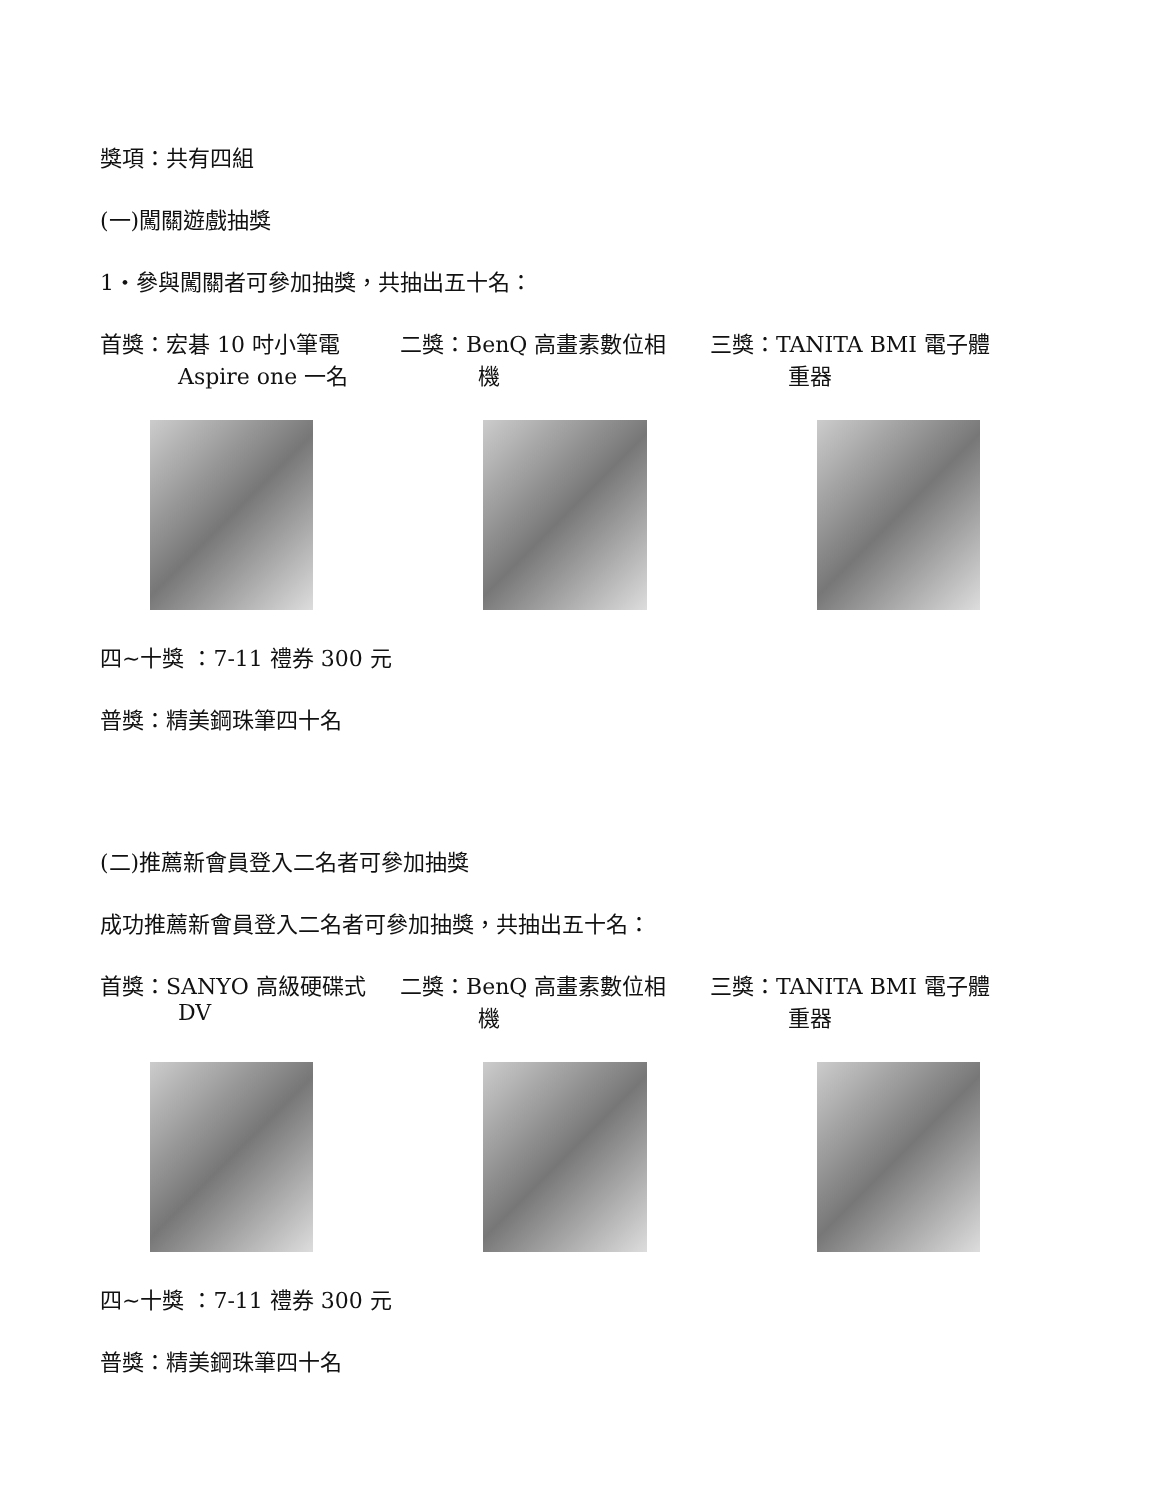獎項：共有四組
(一)闖關遊戲抽獎
1‧參與闖關者可參加抽獎，共抽出五十名：
首獎：宏碁 10 吋小筆電
Aspire one 一名
二獎：BenQ 高畫素數位相
機
三獎：TANITA BMI 電子體
重器
四~十獎 ：7-11 禮券 300 元
普獎：精美鋼珠筆四十名
(二)推薦新會員登入二名者可參加抽獎
成功推薦新會員登入二名者可參加抽獎，共抽出五十名：
首獎：SANYO 高級硬碟式
DV
二獎：BenQ 高畫素數位相
機
三獎：TANITA BMI 電子體
重器
四~十獎 ：7-11 禮券 300 元
普獎：精美鋼珠筆四十名